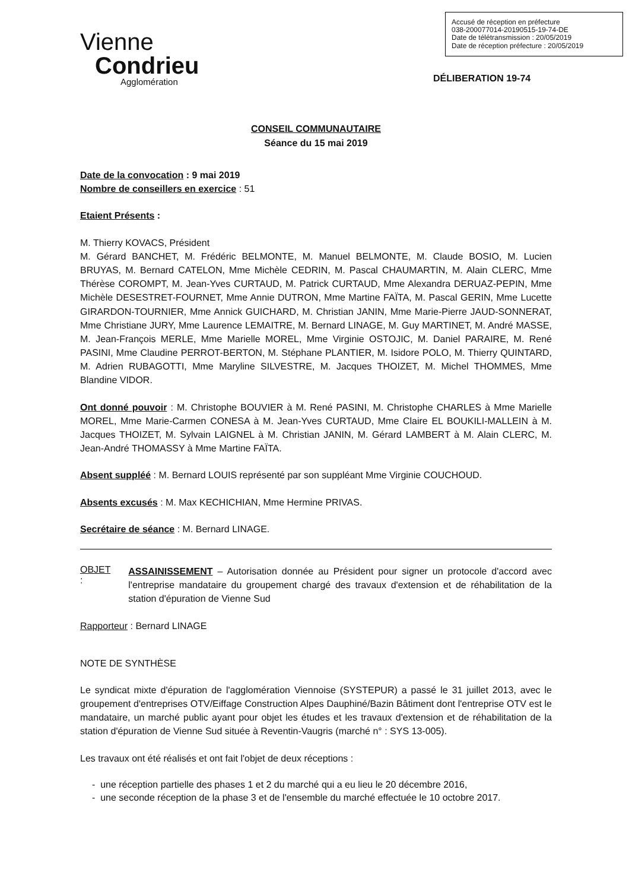Vienne
Condrieu
Agglomération
Accusé de réception en préfecture
038-200077014-20190515-19-74-DE
Date de télétransmission : 20/05/2019
Date de réception préfecture : 20/05/2019
DÉLIBERATION 19-74
CONSEIL COMMUNAUTAIRE
Séance du 15 mai 2019
Date de la convocation : 9 mai 2019
Nombre de conseillers en exercice : 51
Etaient Présents :
M. Thierry KOVACS, Président
M. Gérard BANCHET, M. Frédéric BELMONTE, M. Manuel BELMONTE, M. Claude BOSIO, M. Lucien BRUYAS, M. Bernard CATELON, Mme Michèle CEDRIN, M. Pascal CHAUMARTIN, M. Alain CLERC, Mme Thérèse COROMPT, M. Jean-Yves CURTAUD, M. Patrick CURTAUD, Mme Alexandra DERUAZ-PEPIN, Mme Michèle DESESTRET-FOURNET, Mme Annie DUTRON, Mme Martine FAÏTA, M. Pascal GERIN, Mme Lucette GIRARDON-TOURNIER, Mme Annick GUICHARD, M. Christian JANIN, Mme Marie-Pierre JAUD-SONNERAT, Mme Christiane JURY, Mme Laurence LEMAITRE, M. Bernard LINAGE, M. Guy MARTINET, M. André MASSE, M. Jean-François MERLE, Mme Marielle MOREL, Mme Virginie OSTOJIC, M. Daniel PARAIRE, M. René PASINI, Mme Claudine PERROT-BERTON, M. Stéphane PLANTIER, M. Isidore POLO, M. Thierry QUINTARD, M. Adrien RUBAGOTTI, Mme Maryline SILVESTRE, M. Jacques THOIZET, M. Michel THOMMES, Mme Blandine VIDOR.
Ont donné pouvoir : M. Christophe BOUVIER à M. René PASINI, M. Christophe CHARLES à Mme Marielle MOREL, Mme Marie-Carmen CONESA à M. Jean-Yves CURTAUD, Mme Claire EL BOUKILI-MALLEIN à M. Jacques THOIZET, M. Sylvain LAIGNEL à M. Christian JANIN, M. Gérard LAMBERT à M. Alain CLERC, M. Jean-André THOMASSY à Mme Martine FAÏTA.
Absent suppléé : M. Bernard LOUIS représenté par son suppléant Mme Virginie COUCHOUD.
Absents excusés : M. Max KECHICHIAN, Mme Hermine PRIVAS.
Secrétaire de séance : M. Bernard LINAGE.
OBJET :
ASSAINISSEMENT – Autorisation donnée au Président pour signer un protocole d'accord avec l'entreprise mandataire du groupement chargé des travaux d'extension et de réhabilitation de la station d'épuration de Vienne Sud
Rapporteur : Bernard LINAGE
NOTE DE SYNTHÈSE
Le syndicat mixte d'épuration de l'agglomération Viennoise (SYSTEPUR) a passé le 31 juillet 2013, avec le groupement d'entreprises OTV/Eiffage Construction Alpes Dauphiné/Bazin Bâtiment dont l'entreprise OTV est le mandataire, un marché public ayant pour objet les études et les travaux d'extension et de réhabilitation de la station d'épuration de Vienne Sud située à Reventin-Vaugris (marché n° : SYS 13-005).
Les travaux ont été réalisés et ont fait l'objet de deux réceptions :
- une réception partielle des phases 1 et 2 du marché qui a eu lieu le 20 décembre 2016,
- une seconde réception de la phase 3 et de l'ensemble du marché effectuée le 10 octobre 2017.